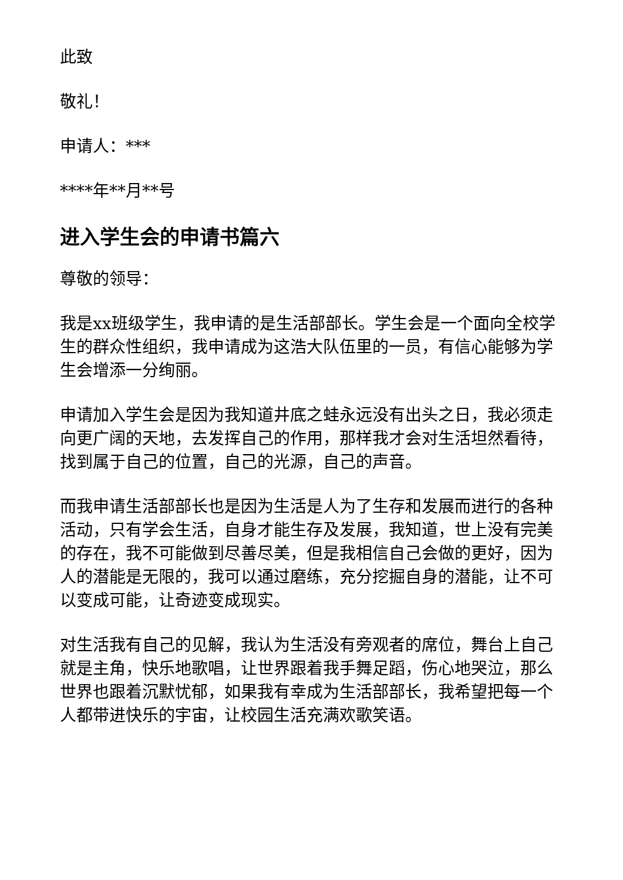此致
敬礼！
申请人：***
****年**月**号
进入学生会的申请书篇六
尊敬的领导：
我是xx班级学生，我申请的是生活部部长。学生会是一个面向全校学生的群众性组织，我申请成为这浩大队伍里的一员，有信心能够为学生会增添一分绚丽。
申请加入学生会是因为我知道井底之蛙永远没有出头之日，我必须走向更广阔的天地，去发挥自己的作用，那样我才会对生活坦然看待，找到属于自己的位置，自己的光源，自己的声音。
而我申请生活部部长也是因为生活是人为了生存和发展而进行的各种活动，只有学会生活，自身才能生存及发展，我知道，世上没有完美的存在，我不可能做到尽善尽美，但是我相信自己会做的更好，因为人的潜能是无限的，我可以通过磨练，充分挖掘自身的潜能，让不可以变成可能，让奇迹变成现实。
对生活我有自己的见解，我认为生活没有旁观者的席位，舞台上自己就是主角，快乐地歌唱，让世界跟着我手舞足蹈，伤心地哭泣，那么世界也跟着沉默忧郁，如果我有幸成为生活部部长，我希望把每一个人都带进快乐的宇宙，让校园生活充满欢歌笑语。